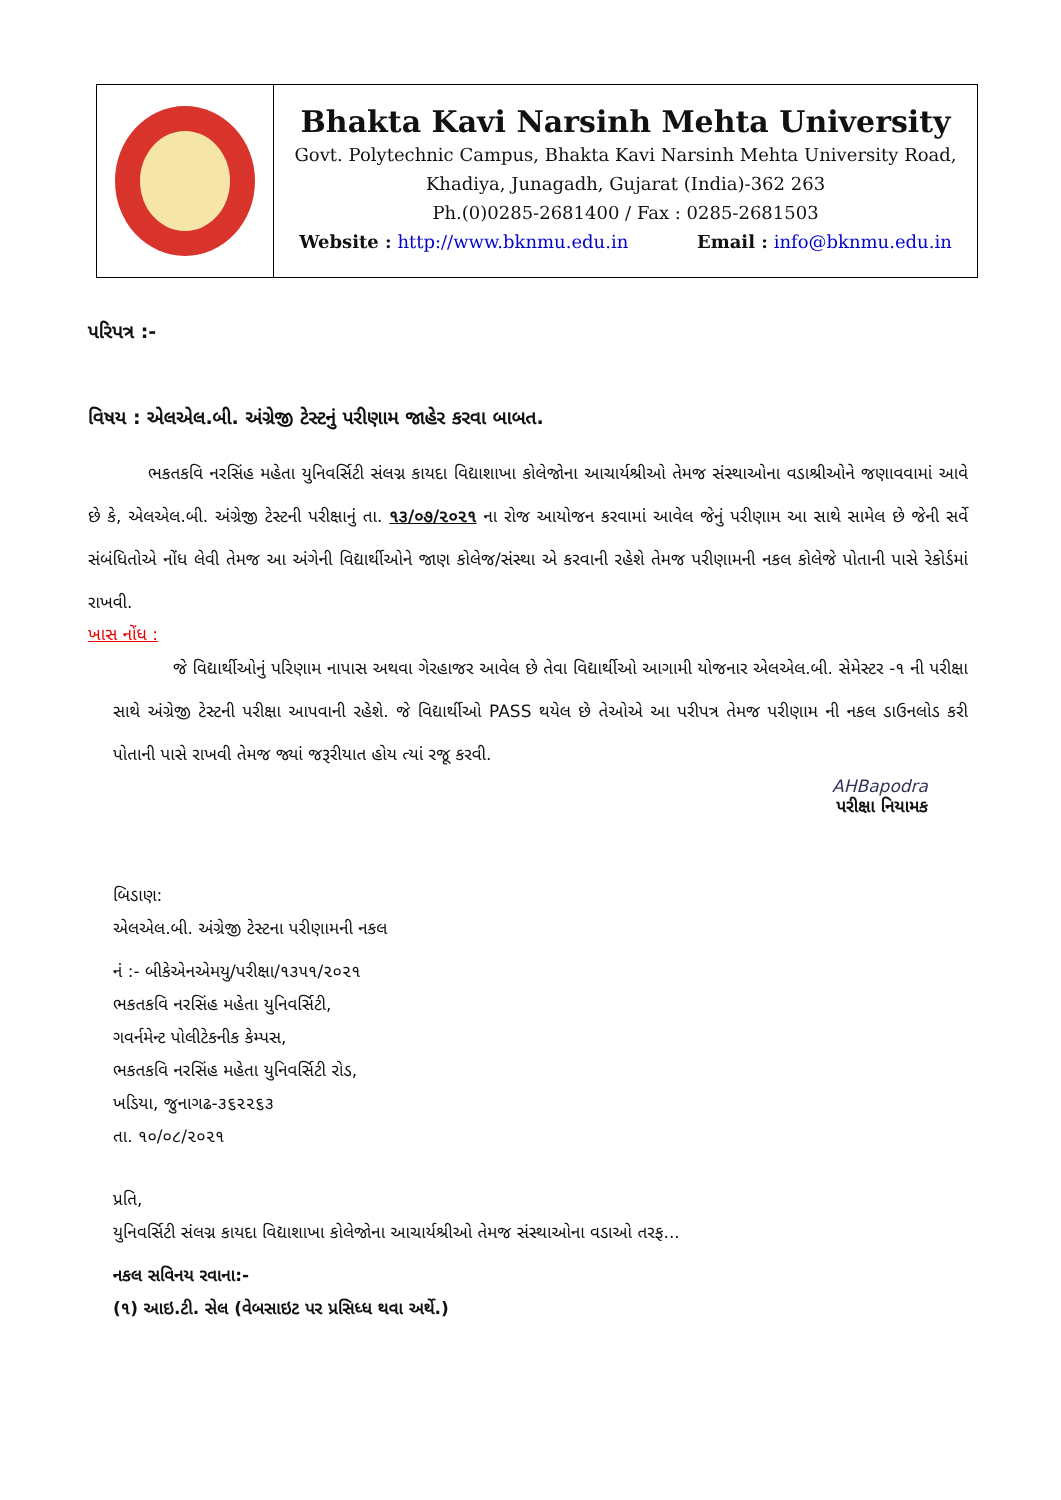| | Bhakta Kavi Narsinh Mehta University Govt. Polytechnic Campus, Bhakta Kavi Narsinh Mehta University Road, Khadiya, Junagadh, Gujarat (India)-362 263 Ph.(0)0285-2681400 / Fax : 0285-2681503 Website : http://www.bknmu.edu.in Email : info@bknmu.edu.in |
પરિપત્ર :-
વિષય : એલએલ.બી. અંગ્રેજી ટેસ્ટનું પરીણામ જાહેર કરવા બાબત.
ભકતકવિ નરસિંહ મહેતા યુનિવર્સિટી સંલગ્ન કાયદા વિદ્યાશાખા કોલેજોના આચાર્યશ્રીઓ તેમજ સંસ્થાઓના વડાશ્રીઓને જણાવવામાં આવે છે કે, એલએલ.બી. અંગ્રેજી ટેસ્ટની પરીક્ષાનું તા. ૧૩/૦૭/૨૦૨૧ ના રોજ આયોજન કરવામાં આવેલ જેનું પરીણામ આ સાથે સામેલ છે જેની સર્વે સંબંધિતોએ નોંધ લેવી તેમજ આ અંગેની વિદ્યાર્થીઓને જાણ કોલેજ/સંસ્થા એ કરવાની રહેશે તેમજ પરીણામની નકલ કોલેજે પોતાની પાસે રેકોર્ડમાં રાખવી.
ખાસ નોંધ :
જે વિદ્યાર્થીઓનું પરિણામ નાપાસ અથવા ગેરહાજર આવેલ છે તેવા વિદ્યાર્થીઓ આગામી યોજનાર એલએલ.બી. સેમેસ્ટર -૧ ની પરીક્ષા સાથે અંગ્રેજી ટેસ્ટની પરીક્ષા આપવાની રહેશે. જે વિદ્યાર્થીઓ PASS થયેલ છે તેઓએ આ પરીપત્ર તેમજ પરીણામ ની નકલ ડાઉનલોડ કરી પોતાની પાસે રાખવી તેમજ જ્યાં જરૂરીયાત હોય ત્યાં રજૂ કરવી.
AHBapodra
પરીક્ષા નિયામક
બિડાણ:
એલએલ.બી. અંગ્રેજી ટેસ્ટના પરીણામની નકલ
નં :- બીકેએનએમયુ/પરીક્ષા/૧૩૫૧/૨૦૨૧
ભકતકવિ નરસિંહ મહેતા યુનિવર્સિટી,
ગવર્નમેન્ટ પોલીટેકનીક કેમ્પસ,
ભકતકવિ નરસિંહ મહેતા યુનિવર્સિટી રોડ,
ખડિયા, જુનાગઢ-૩૬૨૨૬૩
તા. ૧૦/૦૮/૨૦૨૧
પ્રતિ,
યુનિવર્સિટી સંલગ્ન કાયદા વિદ્યાશાખા કોલેજોના આચાર્યશ્રીઓ તેમજ સંસ્થાઓના વડાઓ તરફ...
નકલ સવિનય રવાના:-
(૧) આઇ.ટી. સેલ (વેબસાઇટ પર પ્રસિધ્ધ થવા અર્થે.)